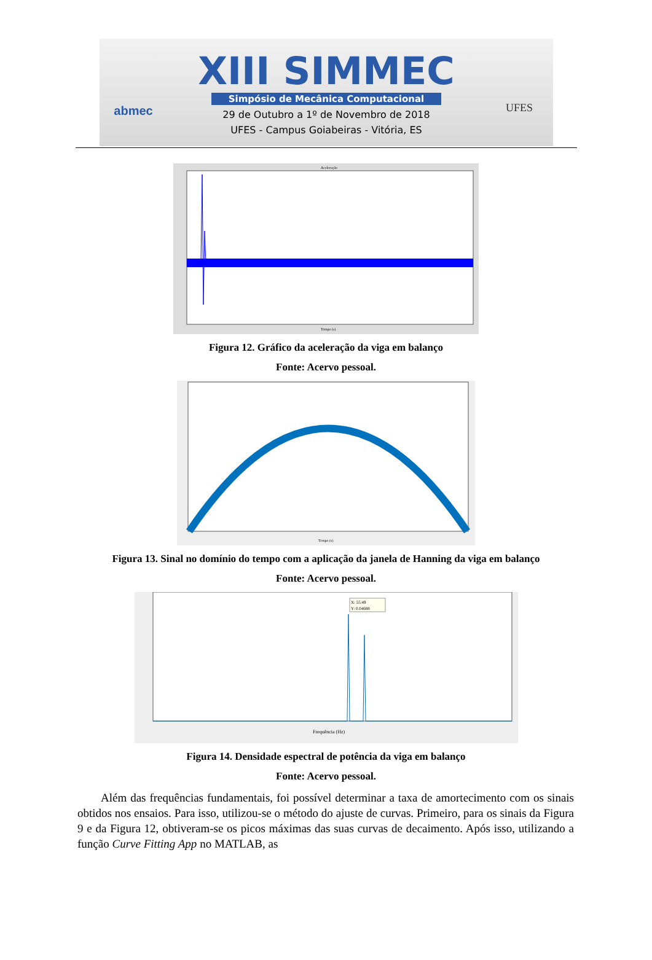abmec
XIII SIMMEC
Simpósio de Mecânica Computacional
29 de Outubro a 1º de Novembro de 2018
UFES - Campus Goiabeiras - Vitória, ES
UFES
Aceleração
Tempo (s)
Figura 12. Gráfico da aceleração da viga em balanço
Fonte: Acervo pessoal.
Tempo (s)
Figura 13. Sinal no domínio do tempo com a aplicação da janela de Hanning da viga em balanço
Fonte: Acervo pessoal.
X: 55.49
Y: 0.04688
Frequência (Hz)
Figura 14. Densidade espectral de potência da viga em balanço
Fonte: Acervo pessoal.
Além das frequências fundamentais, foi possível determinar a taxa de amortecimento com os sinais obtidos nos ensaios. Para isso, utilizou-se o método do ajuste de curvas. Primeiro, para os sinais da Figura 9 e da Figura 12, obtiveram-se os picos máximas das suas curvas de decaimento. Após isso, utilizando a função Curve Fitting App no MATLAB, as